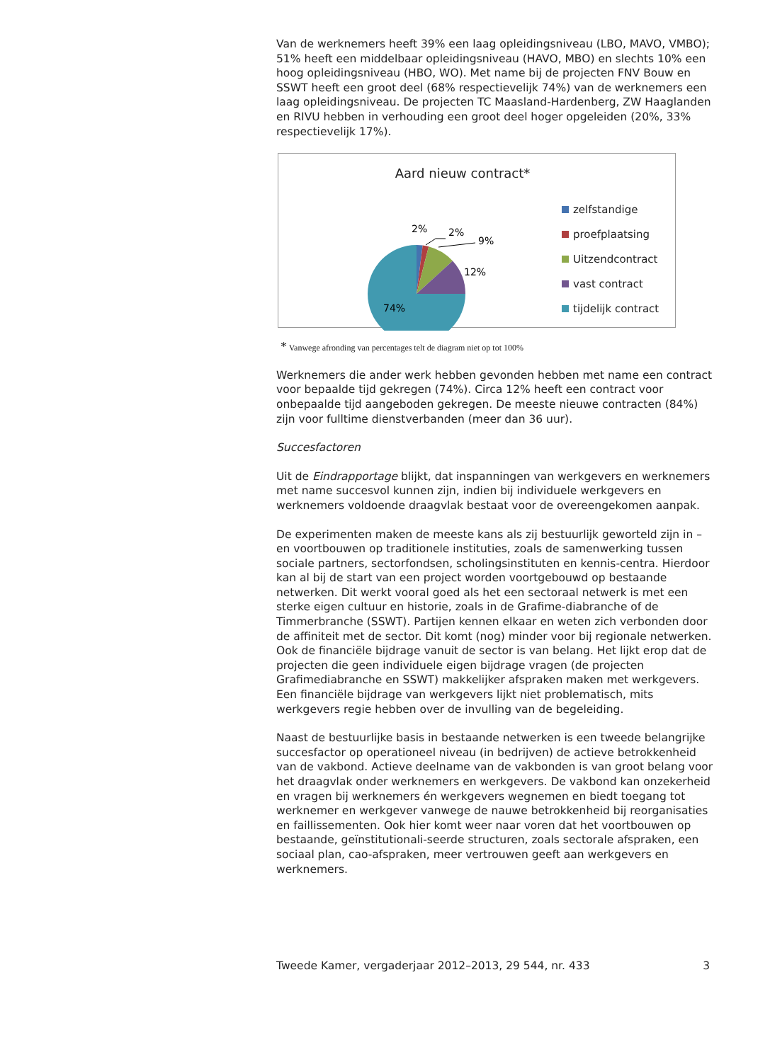Van de werknemers heeft 39% een laag opleidingsniveau (LBO, MAVO, VMBO); 51% heeft een middelbaar opleidingsniveau (HAVO, MBO) en slechts 10% een hoog opleidingsniveau (HBO, WO). Met name bij de projecten FNV Bouw en SSWT heeft een groot deel (68% respectievelijk 74%) van de werknemers een laag opleidingsniveau. De projecten TC Maasland-Hardenberg, ZW Haaglanden en RIVU hebben in verhouding een groot deel hoger opgeleiden (20%, 33% respectievelijk 17%).
Aard nieuw contract*
2%
2%
9%
12%
74%
zelfstandige
proefplaatsing
Uitzendcontract
vast contract
tijdelijk contract
* Vanwege afronding van percentages telt de diagram niet op tot 100%
Werknemers die ander werk hebben gevonden hebben met name een contract voor bepaalde tijd gekregen (74%). Circa 12% heeft een contract voor onbepaalde tijd aangeboden gekregen. De meeste nieuwe contracten (84%) zijn voor fulltime dienstverbanden (meer dan 36 uur).
Succesfactoren
Uit de Eindrapportage blijkt, dat inspanningen van werkgevers en werknemers met name succesvol kunnen zijn, indien bij individuele werkgevers en werknemers voldoende draagvlak bestaat voor de overeengekomen aanpak.
De experimenten maken de meeste kans als zij bestuurlijk geworteld zijn in – en voortbouwen op traditionele instituties, zoals de samenwerking tussen sociale partners, sectorfondsen, scholingsinstituten en kennis-centra. Hierdoor kan al bij de start van een project worden voortgebouwd op bestaande netwerken. Dit werkt vooral goed als het een sectoraal netwerk is met een sterke eigen cultuur en historie, zoals in de Grafime-diabranche of de Timmerbranche (SSWT). Partijen kennen elkaar en weten zich verbonden door de affiniteit met de sector. Dit komt (nog) minder voor bij regionale netwerken. Ook de financiële bijdrage vanuit de sector is van belang. Het lijkt erop dat de projecten die geen individuele eigen bijdrage vragen (de projecten Grafimediabranche en SSWT) makkelijker afspraken maken met werkgevers. Een financiële bijdrage van werkgevers lijkt niet problematisch, mits werkgevers regie hebben over de invulling van de begeleiding.
Naast de bestuurlijke basis in bestaande netwerken is een tweede belangrijke succesfactor op operationeel niveau (in bedrijven) de actieve betrokkenheid van de vakbond. Actieve deelname van de vakbonden is van groot belang voor het draagvlak onder werknemers en werkgevers. De vakbond kan onzekerheid en vragen bij werknemers én werkgevers wegnemen en biedt toegang tot werknemer en werkgever vanwege de nauwe betrokkenheid bij reorganisaties en faillissementen. Ook hier komt weer naar voren dat het voortbouwen op bestaande, geïnstitutionali-seerde structuren, zoals sectorale afspraken, een sociaal plan, cao-afspraken, meer vertrouwen geeft aan werkgevers en werknemers.
Tweede Kamer, vergaderjaar 2012–2013, 29 544, nr. 433 3